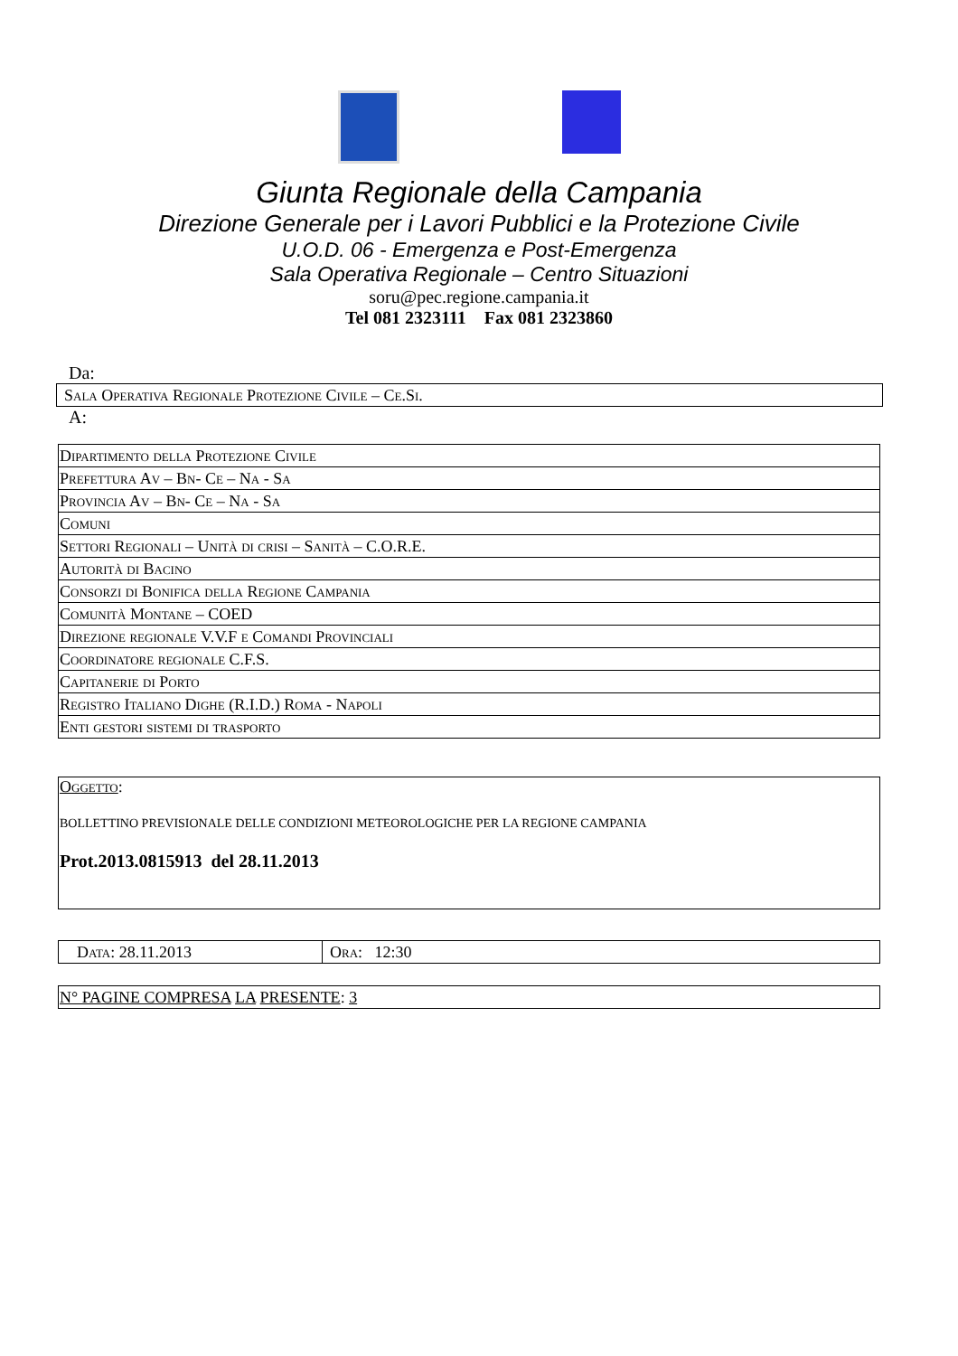Giunta Regionale della Campania
Direzione Generale per i Lavori Pubblici e la Protezione Civile
U.O.D. 06 - Emergenza e Post-Emergenza
Sala Operativa Regionale – Centro Situazioni
soru@pec.regione.campania.it
Tel 081 2323111 Fax 081 2323860
Da:
| Sala Operativa Regionale Protezione Civile – Ce.Si. |
A:
| Dipartimento della Protezione Civile |
| Prefettura Av – Bn- Ce – Na - Sa |
| Provincia Av – Bn- Ce – Na - Sa |
| Comuni |
| Settori Regionali – Unità di crisi – Sanità – C.O.R.E. |
| Autorità di Bacino |
| Consorzi di Bonifica della Regione Campania |
| Comunità Montane – COED |
| Direzione regionale V.V.F e Comandi Provinciali |
| Coordinatore regionale C.F.S. |
| Capitanerie di Porto |
| Registro Italiano Dighe (R.I.D.) Roma - Napoli |
| Enti gestori sistemi di trasporto |
| Oggetto : BOLLETTINO PREVISIONALE DELLE CONDIZIONI METEOROLOGICHE PER LA REGIONE CAMPANIA Prot.2013.0815913 del 28.11.2013 |
| Data : 28.11.2013 | Ora : 12:30 |
| N° PAGINE COMPRESA LA PRESENTE : 3 |